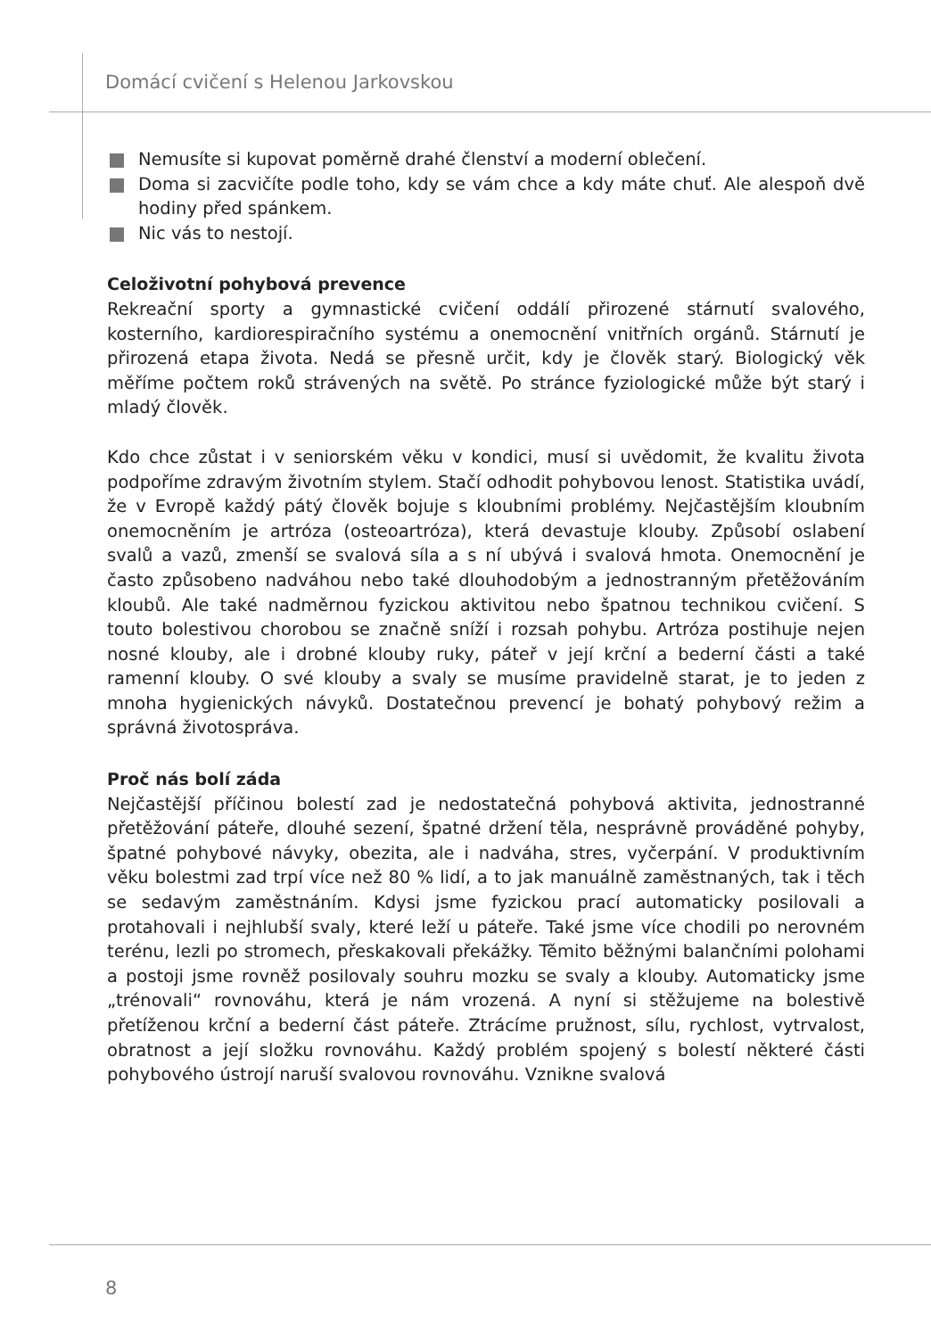Domácí cvičení s Helenou Jarkovskou
Nemusíte si kupovat poměrně drahé členství a moderní oblečení.
Doma si zacvičíte podle toho, kdy se vám chce a kdy máte chuť. Ale alespoň dvě hodiny před spánkem.
Nic vás to nestojí.
Celoživotní pohybová prevence
Rekreační sporty a gymnastické cvičení oddálí přirozené stárnutí svalového, kosterního, kardiorespiračního systému a onemocnění vnitřních orgánů. Stárnutí je přirozená etapa života. Nedá se přesně určit, kdy je člověk starý. Biologický věk měříme počtem roků strávených na světě. Po stránce fyziologické může být starý i mladý člověk.
Kdo chce zůstat i v seniorském věku v kondici, musí si uvědomit, že kvalitu života podpoříme zdravým životním stylem. Stačí odhodit pohybovou lenost. Statistika uvádí, že v Evropě každý pátý člověk bojuje s kloubními problémy. Nejčastějším kloubním onemocněním je artróza (osteoartróza), která devastuje klouby. Způsobí oslabení svalů a vazů, zmenší se svalová síla a s ní ubývá i svalová hmota. Onemocnění je často způsobeno nadváhou nebo také dlouhodobým a jednostranným přetěžováním kloubů. Ale také nadměrnou fyzickou aktivitou nebo špatnou technikou cvičení. S touto bolestivou chorobou se značně sníží i rozsah pohybu. Artróza postihuje nejen nosné klouby, ale i drobné klouby ruky, páteř v její krční a bederní části a také ramenní klouby. O své klouby a svaly se musíme pravidelně starat, je to jeden z mnoha hygienických návyků. Dostatečnou prevencí je bohatý pohybový režim a správná životospráva.
Proč nás bolí záda
Nejčastější příčinou bolestí zad je nedostatečná pohybová aktivita, jednostranné přetěžování páteře, dlouhé sezení, špatné držení těla, nesprávně prováděné pohyby, špatné pohybové návyky, obezita, ale i nadváha, stres, vyčerpání. V produktivním věku bolestmi zad trpí více než 80 % lidí, a to jak manuálně zaměstnaných, tak i těch se sedavým zaměstnáním. Kdysi jsme fyzickou prací automaticky posilovali a protahovali i nejhlubší svaly, které leží u páteře. Také jsme více chodili po nerovném terénu, lezli po stromech, přeskakovali překážky. Těmito běžnými balančními polohami a postoji jsme rovněž posilovaly souhru mozku se svaly a klouby. Automaticky jsme „trénovali“ rovnováhu, která je nám vrozená. A nyní si stěžujeme na bolestivě přetíženou krční a bederní část páteře. Ztrácíme pružnost, sílu, rychlost, vytrvalost, obratnost a její složku rovnováhu. Každý problém spojený s bolestí některé části pohybového ústrojí naruší svalovou rovnováhu. Vznikne svalová
8